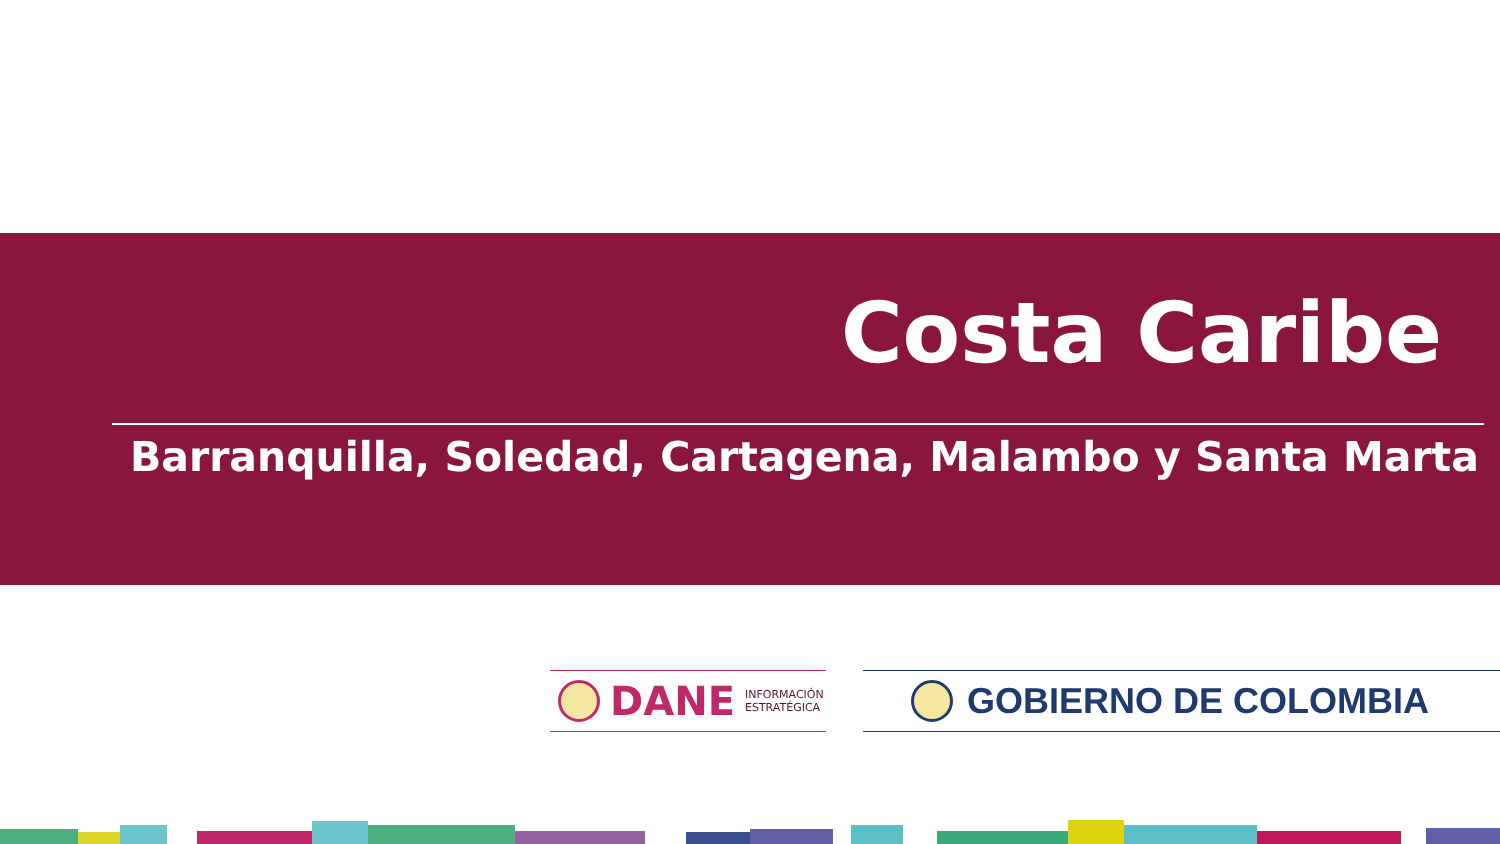Costa Caribe
Barranquilla, Soledad, Cartagena, Malambo y Santa Marta
DANE INFORMACIÓN
ESTRATÉGICA
GOBIERNO DE COLOMBIA